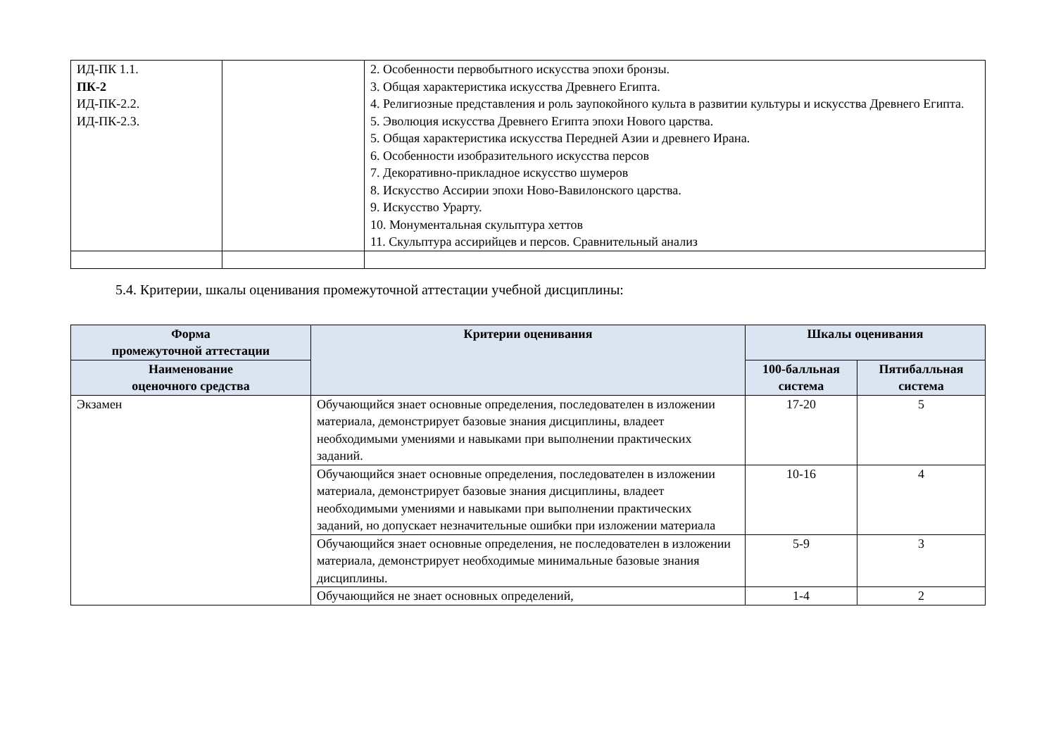| ИД-ПК 1.1. ПК-2 ИД-ПК-2.2. ИД-ПК-2.3. | | 2. Особенности первобытного искусства эпохи бронзы. 3. Общая характеристика искусства Древнего Египта. 4. Религиозные представления и роль заупокойного культа в развитии культуры и искусства Древнего Египта. 5. Эволюция искусства Древнего Египта эпохи Нового царства. 5. Общая характеристика искусства Передней Азии и древнего Ирана. 6. Особенности изобразительного искусства персов 7. Декоративно-прикладное искусство шумеров 8. Искусство Ассирии эпохи Ново-Вавилонского царства. 9. Искусство Урарту. 10. Монументальная скульптура хеттов 11. Скульптура ассирийцев и персов. Сравнительный анализ |
5.4. Критерии, шкалы оценивания промежуточной аттестации учебной дисциплины:
| Форма промежуточной аттестации | Критерии оценивания | Шкалы оценивания | |
| --- | --- | --- | --- |
| Наименование оценочного средства | | 100-балльная система | Пятибалльная система |
| Экзамен | Обучающийся знает основные определения, последователен в изложении материала, демонстрирует базовые знания дисциплины, владеет необходимыми умениями и навыками при выполнении практических заданий. | 17-20 | 5 |
| | Обучающийся знает основные определения, последователен в изложении материала, демонстрирует базовые знания дисциплины, владеет необходимыми умениями и навыками при выполнении практических заданий, но допускает незначительные ошибки при изложении материала | 10-16 | 4 |
| | Обучающийся знает основные определения, не последователен в изложении материала, демонстрирует необходимые минимальные базовые знания дисциплины. | 5-9 | 3 |
| | Обучающийся не знает основных определений, | 1-4 | 2 |